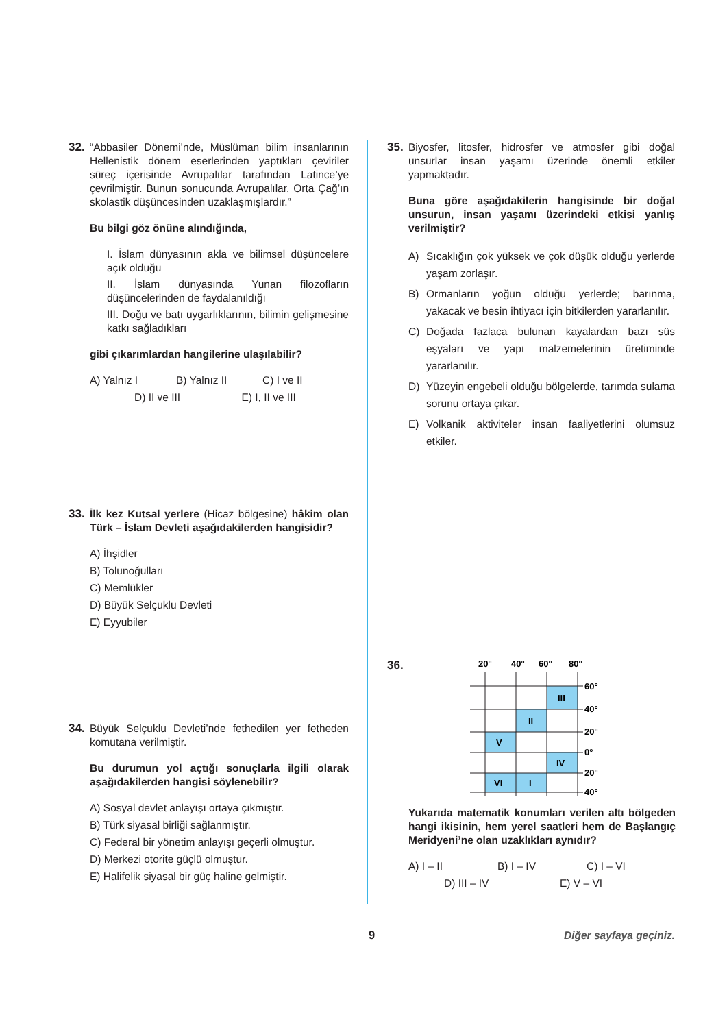32. “Abbasiler Dönemi’nde, Müslüman bilim insanlarının Hellenistik dönem eserlerinden yaptıkları çeviriler süreç içerisinde Avrupalılar tarafından Latince’ye çevrilmiştir. Bunun sonucunda Avrupalılar, Orta Çağ’ın skolastik düşüncesinden uzaklaşmışlardır.”
Bu bilgi göz önüne alındığında,
I. İslam dünyasının akla ve bilimsel düşüncelere açık olduğu
II. İslam dünyasında Yunan filozofların düşüncelerinden de faydalanıldığı
III. Doğu ve batı uygarlıklarının, bilimin gelişmesine katkı sağladıkları
gibi çıkarımlardan hangilerine ulaşılabilir?
A) Yalnız I B) Yalnız II C) I ve II
D) II ve III E) I, II ve III
33. İlk kez Kutsal yerlere (Hicaz bölgesine) hâkim olan Türk – İslam Devleti aşağıdakilerden hangisidir?
A) İhşidler
B) Tolunoğulları
C) Memlükler
D) Büyük Selçuklu Devleti
E) Eyyubiler
34. Büyük Selçuklu Devleti’nde fethedilen yer fetheden komutana verilmiştir.
Bu durumun yol açtığı sonuçlarla ilgili olarak aşağıdakilerden hangisi söylenebilir?
A) Sosyal devlet anlayışı ortaya çıkmıştır.
B) Türk siyasal birliği sağlanmıştır.
C) Federal bir yönetim anlayışı geçerli olmuştur.
D) Merkezi otorite güçlü olmuştur.
E) Halifelik siyasal bir güç haline gelmiştir.
35. Biyosfer, litosfer, hidrosfer ve atmosfer gibi doğal unsurlar insan yaşamı üzerinde önemli etkiler yapmaktadır.
Buna göre aşağıdakilerin hangisinde bir doğal unsurun, insan yaşamı üzerindeki etkisi yanlış verilmiştir?
A) Sıcaklığın çok yüksek ve çok düşük olduğu yerlerde yaşam zorlaşır.
B) Ormanların yoğun olduğu yerlerde; barınma, yakacak ve besin ihtiyacı için bitkilerden yararlanılır.
C) Doğada fazlaca bulunan kayalardan bazı süs eşyaları ve yapı malzemelerinin üretiminde yararlanılır.
D) Yüzeyin engebeli olduğu bölgelerde, tarımda sulama sorunu ortaya çıkar.
E) Volkanik aktiviteler insan faaliyetlerini olumsuz etkiler.
36.
20°
40°
60°
80°
60°
40°
20°
0°
20°
40°
III
II
V
IV
VI
I
Yukarıda matematik konumları verilen altı bölgeden hangi ikisinin, hem yerel saatleri hem de Başlangıç Meridyeni’ne olan uzaklıkları aynıdır?
A) I – II B) I – IV C) I – VI
D) III – IV E) V – VI
9 Diğer sayfaya geçiniz.